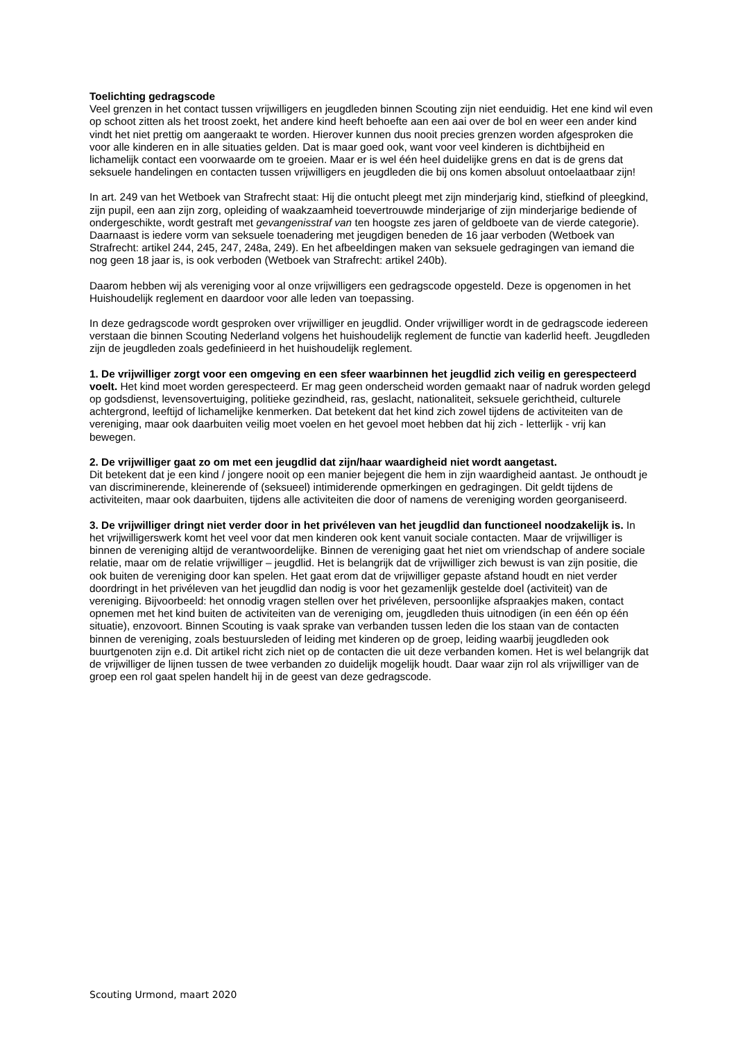Toelichting gedragscode
Veel grenzen in het contact tussen vrijwilligers en jeugdleden binnen Scouting zijn niet eenduidig. Het ene kind wil even op schoot zitten als het troost zoekt, het andere kind heeft behoefte aan een aai over de bol en weer een ander kind vindt het niet prettig om aangeraakt te worden. Hierover kunnen dus nooit precies grenzen worden afgesproken die voor alle kinderen en in alle situaties gelden. Dat is maar goed ook, want voor veel kinderen is dichtbijheid en lichamelijk contact een voorwaarde om te groeien. Maar er is wel één heel duidelijke grens en dat is de grens dat seksuele handelingen en contacten tussen vrijwilligers en jeugdleden die bij ons komen absoluut ontoelaatbaar zijn!
In art. 249 van het Wetboek van Strafrecht staat: Hij die ontucht pleegt met zijn minderjarig kind, stiefkind of pleegkind, zijn pupil, een aan zijn zorg, opleiding of waakzaamheid toevertrouwde minderjarige of zijn minderjarige bediende of ondergeschikte, wordt gestraft met gevangenisstraf van ten hoogste zes jaren of geldboete van de vierde categorie). Daarnaast is iedere vorm van seksuele toenadering met jeugdigen beneden de 16 jaar verboden (Wetboek van Strafrecht: artikel 244, 245, 247, 248a, 249). En het afbeeldingen maken van seksuele gedragingen van iemand die nog geen 18 jaar is, is ook verboden (Wetboek van Strafrecht: artikel 240b).
Daarom hebben wij als vereniging voor al onze vrijwilligers een gedragscode opgesteld. Deze is opgenomen in het Huishoudelijk reglement en daardoor voor alle leden van toepassing.
In deze gedragscode wordt gesproken over vrijwilliger en jeugdlid. Onder vrijwilliger wordt in de gedragscode iedereen verstaan die binnen Scouting Nederland volgens het huishoudelijk reglement de functie van kaderlid heeft. Jeugdleden zijn de jeugdleden zoals gedefinieerd in het huishoudelijk reglement.
1. De vrijwilliger zorgt voor een omgeving en een sfeer waarbinnen het jeugdlid zich veilig en gerespecteerd voelt. Het kind moet worden gerespecteerd. Er mag geen onderscheid worden gemaakt naar of nadruk worden gelegd op godsdienst, levensovertuiging, politieke gezindheid, ras, geslacht, nationaliteit, seksuele gerichtheid, culturele achtergrond, leeftijd of lichamelijke kenmerken. Dat betekent dat het kind zich zowel tijdens de activiteiten van de vereniging, maar ook daarbuiten veilig moet voelen en het gevoel moet hebben dat hij zich - letterlijk - vrij kan bewegen.
2. De vrijwilliger gaat zo om met een jeugdlid dat zijn/haar waardigheid niet wordt aangetast.
Dit betekent dat je een kind / jongere nooit op een manier bejegent die hem in zijn waardigheid aantast. Je onthoudt je van discriminerende, kleinerende of (seksueel) intimiderende opmerkingen en gedragingen. Dit geldt tijdens de activiteiten, maar ook daarbuiten, tijdens alle activiteiten die door of namens de vereniging worden georganiseerd.
3. De vrijwilliger dringt niet verder door in het privéleven van het jeugdlid dan functioneel noodzakelijk is. In het vrijwilligerswerk komt het veel voor dat men kinderen ook kent vanuit sociale contacten. Maar de vrijwilliger is binnen de vereniging altijd de verantwoordelijke. Binnen de vereniging gaat het niet om vriendschap of andere sociale relatie, maar om de relatie vrijwilliger – jeugdlid. Het is belangrijk dat de vrijwilliger zich bewust is van zijn positie, die ook buiten de vereniging door kan spelen. Het gaat erom dat de vrijwilliger gepaste afstand houdt en niet verder doordringt in het privéleven van het jeugdlid dan nodig is voor het gezamenlijk gestelde doel (activiteit) van de vereniging. Bijvoorbeeld: het onnodig vragen stellen over het privéleven, persoonlijke afspraakjes maken, contact opnemen met het kind buiten de activiteiten van de vereniging om, jeugdleden thuis uitnodigen (in een één op één situatie), enzovoort. Binnen Scouting is vaak sprake van verbanden tussen leden die los staan van de contacten binnen de vereniging, zoals bestuursleden of leiding met kinderen op de groep, leiding waarbij jeugdleden ook buurtgenoten zijn e.d. Dit artikel richt zich niet op de contacten die uit deze verbanden komen. Het is wel belangrijk dat de vrijwilliger de lijnen tussen de twee verbanden zo duidelijk mogelijk houdt. Daar waar zijn rol als vrijwilliger van de groep een rol gaat spelen handelt hij in de geest van deze gedragscode.
Scouting Urmond, maart 2020